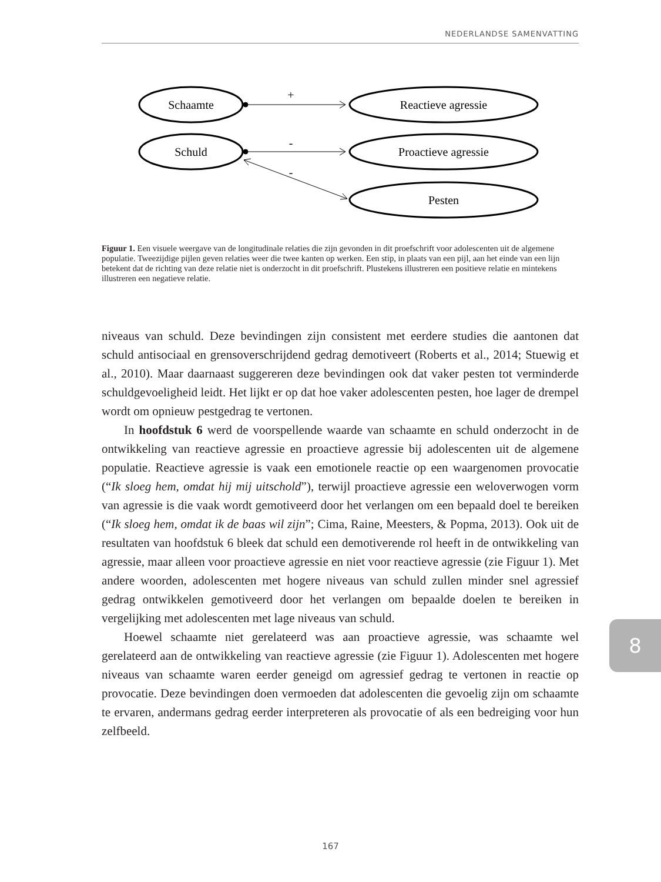NEDERLANDSE SAMENVATTING
Schaamte
Reactieve agressie
Schuld
Proactieve agressie
Pesten
+
-
-
Figuur 1. Een visuele weergave van de longitudinale relaties die zijn gevonden in dit proefschrift voor adolescenten uit de algemene populatie. Tweezijdige pijlen geven relaties weer die twee kanten op werken. Een stip, in plaats van een pijl, aan het einde van een lijn betekent dat de richting van deze relatie niet is onderzocht in dit proefschrift. Plustekens illustreren een positieve relatie en mintekens illustreren een negatieve relatie.
niveaus van schuld. Deze bevindingen zijn consistent met eerdere studies die aantonen dat schuld antisociaal en grensoverschrijdend gedrag demotiveert (Roberts et al., 2014; Stuewig et al., 2010). Maar daarnaast suggereren deze bevindingen ook dat vaker pesten tot verminderde schuldgevoeligheid leidt. Het lijkt er op dat hoe vaker adolescenten pesten, hoe lager de drempel wordt om opnieuw pestgedrag te vertonen.
In hoofdstuk 6 werd de voorspellende waarde van schaamte en schuld onderzocht in de ontwikkeling van reactieve agressie en proactieve agressie bij adolescenten uit de algemene populatie. Reactieve agressie is vaak een emotionele reactie op een waargenomen provocatie (“Ik sloeg hem, omdat hij mij uitschold”), terwijl proactieve agressie een weloverwogen vorm van agressie is die vaak wordt gemotiveerd door het verlangen om een bepaald doel te bereiken (“Ik sloeg hem, omdat ik de baas wil zijn”; Cima, Raine, Meesters, & Popma, 2013). Ook uit de resultaten van hoofdstuk 6 bleek dat schuld een demotiverende rol heeft in de ontwikkeling van agressie, maar alleen voor proactieve agressie en niet voor reactieve agressie (zie Figuur 1). Met andere woorden, adolescenten met hogere niveaus van schuld zullen minder snel agressief gedrag ontwikkelen gemotiveerd door het verlangen om bepaalde doelen te bereiken in vergelijking met adolescenten met lage niveaus van schuld.
Hoewel schaamte niet gerelateerd was aan proactieve agressie, was schaamte wel gerelateerd aan de ontwikkeling van reactieve agressie (zie Figuur 1). Adolescenten met hogere niveaus van schaamte waren eerder geneigd om agressief gedrag te vertonen in reactie op provocatie. Deze bevindingen doen vermoeden dat adolescenten die gevoelig zijn om schaamte te ervaren, andermans gedrag eerder interpreteren als provocatie of als een bedreiging voor hun zelfbeeld.
8
167